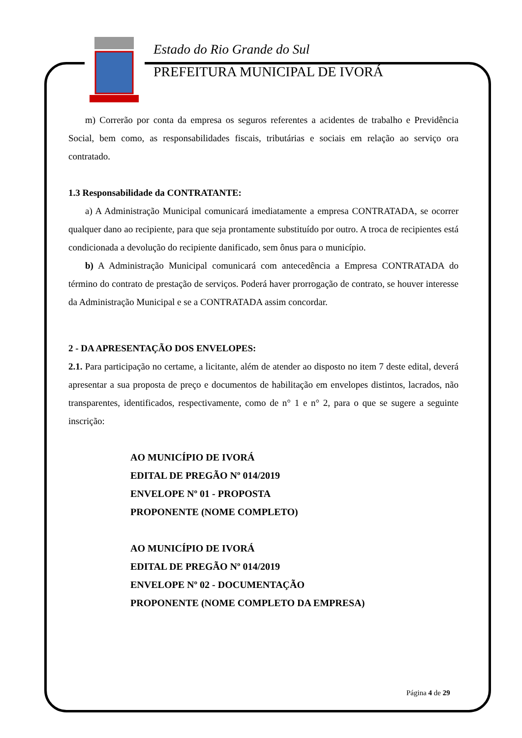Estado do Rio Grande do Sul
PREFEITURA MUNICIPAL DE IVORÁ
m) Correrão por conta da empresa os seguros referentes a acidentes de trabalho e Previdência Social, bem como, as responsabilidades fiscais, tributárias e sociais em relação ao serviço ora contratado.
1.3 Responsabilidade da CONTRATANTE:
a) A Administração Municipal comunicará imediatamente a empresa CONTRATADA, se ocorrer qualquer dano ao recipiente, para que seja prontamente substituído por outro. A troca de recipientes está condicionada a devolução do recipiente danificado, sem ônus para o município.
b) A Administração Municipal comunicará com antecedência a Empresa CONTRATADA do término do contrato de prestação de serviços. Poderá haver prorrogação de contrato, se houver interesse da Administração Municipal e se a CONTRATADA assim concordar.
2 - DA APRESENTAÇÃO DOS ENVELOPES:
2.1. Para participação no certame, a licitante, além de atender ao disposto no item 7 deste edital, deverá apresentar a sua proposta de preço e documentos de habilitação em envelopes distintos, lacrados, não transparentes, identificados, respectivamente, como de n° 1 e n° 2, para o que se sugere a seguinte inscrição:
AO MUNICÍPIO DE IVORÁ
EDITAL DE PREGÃO Nº 014/2019
ENVELOPE Nº 01 - PROPOSTA
PROPONENTE (NOME COMPLETO)
AO MUNICÍPIO DE IVORÁ
EDITAL DE PREGÃO Nº 014/2019
ENVELOPE Nº 02 - DOCUMENTAÇÃO
PROPONENTE (NOME COMPLETO DA EMPRESA)
Página 4 de 29